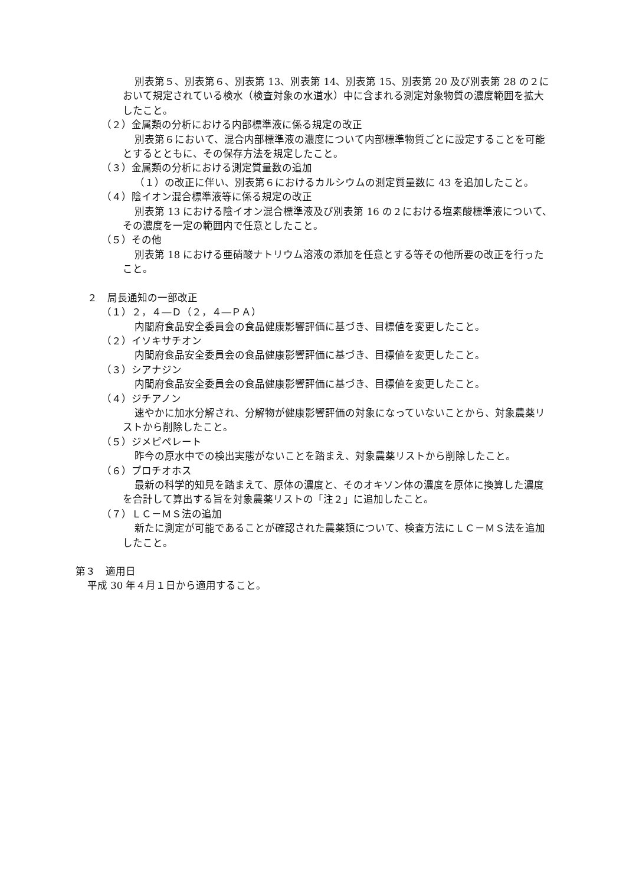別表第５、別表第６、別表第 13、別表第 14、別表第 15、別表第 20 及び別表第 28 の２において規定されている検水（検査対象の水道水）中に含まれる測定対象物質の濃度範囲を拡大したこと。
（２）金属類の分析における内部標準液に係る規定の改正
別表第６において、混合内部標準液の濃度について内部標準物質ごとに設定することを可能とするとともに、その保存方法を規定したこと。
（３）金属類の分析における測定質量数の追加
（１）の改正に伴い、別表第６におけるカルシウムの測定質量数に 43 を追加したこと。
（４）陰イオン混合標準液等に係る規定の改正
別表第 13 における陰イオン混合標準液及び別表第 16 の２における塩素酸標準液について、その濃度を一定の範囲内で任意としたこと。
（５）その他
別表第 18 における亜硝酸ナトリウム溶液の添加を任意とする等その他所要の改正を行ったこと。
２　局長通知の一部改正
（１）２，４―Ｄ（２，４―ＰＡ）
内閣府食品安全委員会の食品健康影響評価に基づき、目標値を変更したこと。
（２）イソキサチオン
内閣府食品安全委員会の食品健康影響評価に基づき、目標値を変更したこと。
（３）シアナジン
内閣府食品安全委員会の食品健康影響評価に基づき、目標値を変更したこと。
（４）ジチアノン
速やかに加水分解され、分解物が健康影響評価の対象になっていないことから、対象農薬リストから削除したこと。
（５）ジメピペレート
昨今の原水中での検出実態がないことを踏まえ、対象農薬リストから削除したこと。
（６）プロチオホス
最新の科学的知見を踏まえて、原体の濃度と、そのオキソン体の濃度を原体に換算した濃度を合計して算出する旨を対象農薬リストの「注２」に追加したこと。
（７）ＬＣ－ＭＳ法の追加
新たに測定が可能であることが確認された農薬類について、検査方法にＬＣ－ＭＳ法を追加したこと。
第３　適用日
平成 30 年４月１日から適用すること。